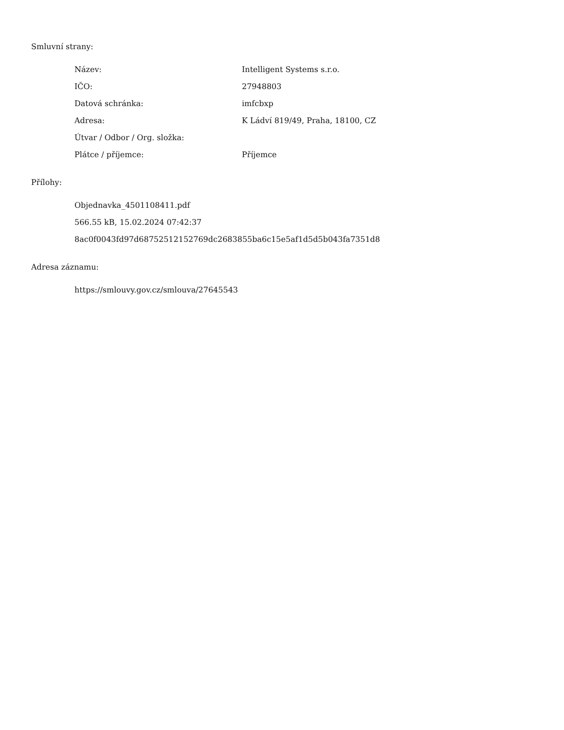Smluvní strany:
| Název: | Intelligent Systems s.r.o. |
| IČO: | 27948803 |
| Datová schránka: | imfcbxp |
| Adresa: | K Ládví 819/49, Praha, 18100, CZ |
| Útvar / Odbor / Org. složka: | |
| Plátce / příjemce: | Příjemce |
Přílohy:
Objednavka_4501108411.pdf
566.55 kB, 15.02.2024 07:42:37
8ac0f0043fd97d68752512152769dc2683855ba6c15e5af1d5d5b043fa7351d8
Adresa záznamu:
https://smlouvy.gov.cz/smlouva/27645543